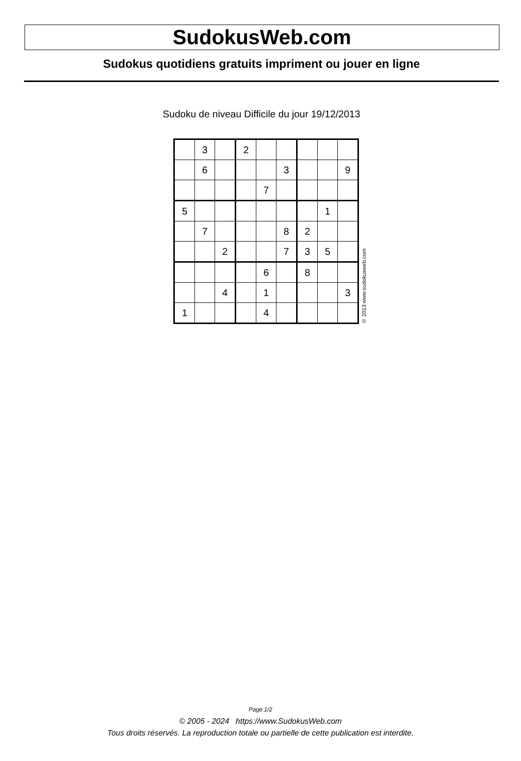SudokusWeb.com
Sudokus quotidiens gratuits impriment ou jouer en ligne
Sudoku de niveau Difficile du jour 19/12/2013
| | 3 | | 2 | | | | | |
| | 6 | | | | 3 | | | 9 |
| | | | | 7 | | | | |
| 5 | | | | | | | 1 | |
| | 7 | | | | 8 | 2 | | |
| | | 2 | | | 7 | 3 | 5 | |
| | | | | 6 | | 8 | | |
| | | 4 | | 1 | | | | 3 |
| 1 | | | | 4 | | | | |
© 2013 www.sudokusweb.com
Page 1/2
© 2005 - 2024 https://www.SudokusWeb.com
Tous droits réservés. La reproduction totale ou partielle de cette publication est interdite.